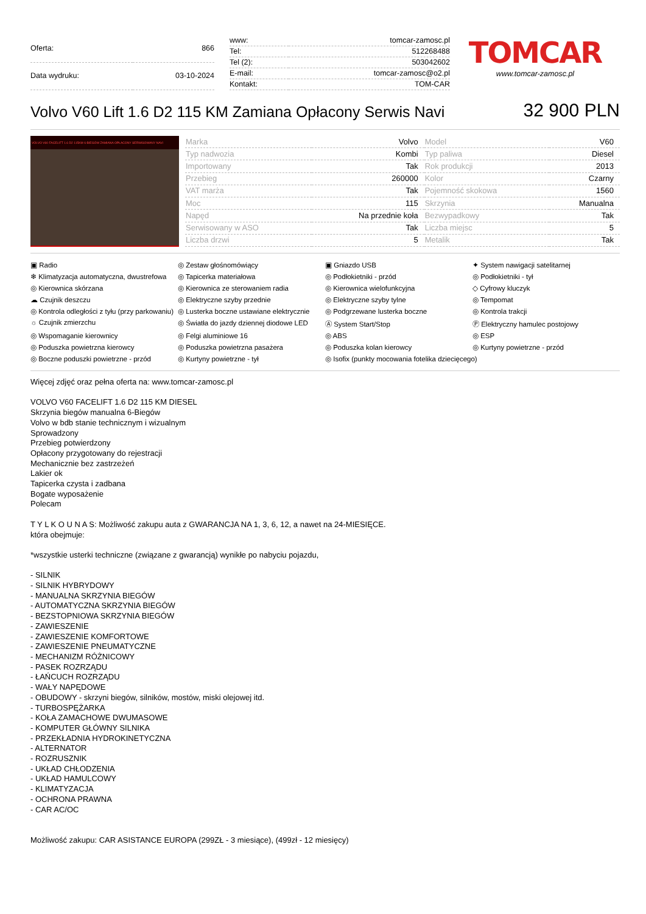| Oferta: | 866 |
| Data wydruku: | 03-10-2024 |
| www: | tomcar-zamosc.pl |
| Tel: | 512268488 |
| Tel (2): | 503042602 |
| E-mail: | tomcar-zamosc@o2.pl |
| Kontakt: | TOM-CAR |
TOMCAR
www.tomcar-zamosc.pl
Volvo V60 Lift 1.6 D2 115 KM Zamiana Opłacony Serwis Navi
32 900 PLN
VOLVO V60 FACELIFT 1.6 D2 115KM 6-BIEGÓW ZAMIANA OPŁACONY SERWISOWANY NAVI
| Marka | Volvo | Model | V60 |
| Typ nadwozia | Kombi | Typ paliwa | Diesel |
| Importowany | Tak | Rok produkcji | 2013 |
| Przebieg | 260000 | Kolor | Czarny |
| VAT marża | Tak | Pojemność skokowa | 1560 |
| Moc | 115 | Skrzynia | Manualna |
| Napęd | Na przednie koła | Bezwypadkowy | Tak |
| Serwisowany w ASO | Tak | Liczba miejsc | 5 |
| Liczba drzwi | 5 | Metalik | Tak |
▣ Radio
◎ Zestaw głośnomówiący
▣ Gniazdo USB
✦ System nawigacji satelitarnej
❄ Klimatyzacja automatyczna, dwustrefowa
◎ Tapicerka materiałowa
◎ Podłokietniki - przód
◎ Podłokietniki - tył
◎ Kierownica skórzana
◎ Kierownica ze sterowaniem radia
◎ Kierownica wielofunkcyjna
◇ Cyfrowy kluczyk
☁ Czujnik deszczu
◎ Elektryczne szyby przednie
◎ Elektryczne szyby tylne
◎ Tempomat
◎ Kontrola odległości z tyłu (przy parkowaniu)
◎ Lusterka boczne ustawiane elektrycznie
◎ Podgrzewane lusterka boczne
◎ Kontrola trakcji
☼ Czujnik zmierzchu
◎ Światła do jazdy dziennej diodowe LED
Ⓐ System Start/Stop
Ⓟ Elektryczny hamulec postojowy
◎ Wspomaganie kierownicy
◎ Felgi aluminiowe 16
◎ ABS
◎ ESP
◎ Poduszka powietrzna kierowcy
◎ Poduszka powietrzna pasażera
◎ Poduszka kolan kierowcy
◎ Kurtyny powietrzne - przód
◎ Boczne poduszki powietrzne - przód
◎ Kurtyny powietrzne - tył
◎ Isofix (punkty mocowania fotelika dziecięcego)
Więcej zdjęć oraz pełna oferta na: www.tomcar-zamosc.pl
VOLVO V60 FACELIFT 1.6 D2 115 KM DIESEL
Skrzynia biegów manualna 6-Biegów
Volvo w bdb stanie technicznym i wizualnym
Sprowadzony
Przebieg potwierdzony
Opłacony przygotowany do rejestracji
Mechanicznie bez zastrzeżeń
Lakier ok
Tapicerka czysta i zadbana
Bogate wyposażenie
Polecam
T Y L K O U N A S: Możliwość zakupu auta z GWARANCJA NA 1, 3, 6, 12, a nawet na 24-MIESIĘCE.
która obejmuje:
*wszystkie usterki techniczne (związane z gwarancją) wynikłe po nabyciu pojazdu,
- SILNIK
- SILNIK HYBRYDOWY
- MANUALNA SKRZYNIA BIEGÓW
- AUTOMATYCZNA SKRZYNIA BIEGÓW
- BEZSTOPNIOWA SKRZYNIA BIEGÓW
- ZAWIESZENIE
- ZAWIESZENIE KOMFORTOWE
- ZAWIESZENIE PNEUMATYCZNE
- MECHANIZM RÓŻNICOWY
- PASEK ROZRZĄDU
- ŁAŃCUCH ROZRZĄDU
- WAŁY NAPĘDOWE
- OBUDOWY - skrzyni biegów, silników, mostów, miski olejowej itd.
- TURBOSPĘŻARKA
- KOŁA ZAMACHOWE DWUMASOWE
- KOMPUTER GŁÓWNY SILNIKA
- PRZEKŁADNIA HYDROKINETYCZNA
- ALTERNATOR
- ROZRUSZNIK
- UKŁAD CHŁODZENIA
- UKŁAD HAMULCOWY
- KLIMATYZACJA
- OCHRONA PRAWNA
- CAR AC/OC
Możliwość zakupu: CAR ASISTANCE EUROPA (299ZŁ - 3 miesiące), (499zł - 12 miesięcy)